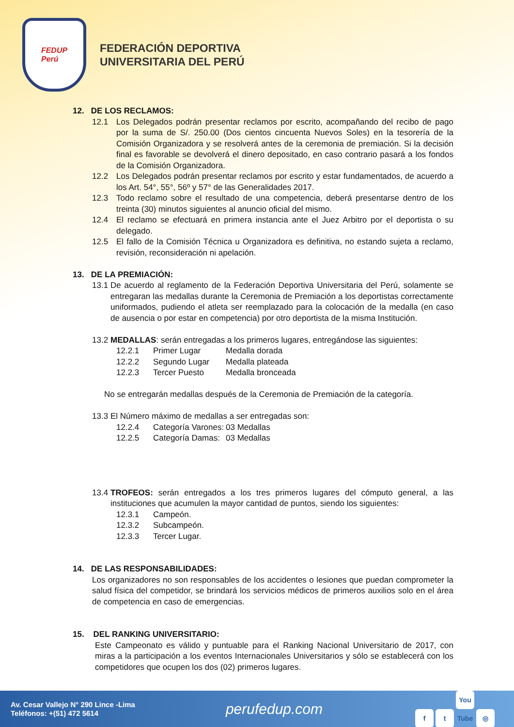FEDUP
Perú
FEDERACIÓN DEPORTIVA
UNIVERSITARIA DEL PERÚ
12. DE LOS RECLAMOS:
12.1 Los Delegados podrán presentar reclamos por escrito, acompañando del recibo de pago por la suma de S/. 250.00 (Dos cientos cincuenta Nuevos Soles) en la tesorería de la Comisión Organizadora y se resolverá antes de la ceremonia de premiación. Si la decisión final es favorable se devolverá el dinero depositado, en caso contrario pasará a los fondos de la Comisión Organizadora.
12.2 Los Delegados podrán presentar reclamos por escrito y estar fundamentados, de acuerdo a los Art. 54°, 55°, 56º y 57° de las Generalidades 2017.
12.3 Todo reclamo sobre el resultado de una competencia, deberá presentarse dentro de los treinta (30) minutos siguientes al anuncio oficial del mismo.
12.4 El reclamo se efectuará en primera instancia ante el Juez Arbitro por el deportista o su delegado.
12.5 El fallo de la Comisión Técnica u Organizadora es definitiva, no estando sujeta a reclamo, revisión, reconsideración ni apelación.
13. DE LA PREMIACIÓN:
13.1
De acuerdo al reglamento de la Federación Deportiva Universitaria del Perú, solamente se entregaran las medallas durante la Ceremonia de Premiación a los deportistas correctamente uniformados, pudiendo el atleta ser reemplazado para la colocación de la medalla (en caso de ausencia o por estar en competencia) por otro deportista de la misma Institución.
13.2
MEDALLAS: serán entregadas a los primeros lugares, entregándose las siguientes:
12.2.1 Primer Lugar Medalla dorada
12.2.2 Segundo Lugar Medalla plateada
12.2.3 Tercer Puesto Medalla bronceada
No se entregarán medallas después de la Ceremonia de Premiación de la categoría.
13.3
El Número máximo de medallas a ser entregadas son:
12.2.4 Categoría Varones: 03 Medallas
12.2.5 Categoría Damas: 03 Medallas
13.4
TROFEOS: serán entregados a los tres primeros lugares del cómputo general, a las instituciones que acumulen la mayor cantidad de puntos, siendo los siguientes:
12.3.1 Campeón.
12.3.2 Subcampeón.
12.3.3 Tercer Lugar.
14. DE LAS RESPONSABILIDADES:
Los organizadores no son responsables de los accidentes o lesiones que puedan comprometer la salud física del competidor, se brindará los servicios médicos de primeros auxilios solo en el área de competencia en caso de emergencias.
15. DEL RANKING UNIVERSITARIO:
Este Campeonato es válido y puntuable para el Ranking Nacional Universitario de 2017, con miras a la participación a los eventos Internacionales Universitarios y sólo se establecerá con los competidores que ocupen los dos (02) primeros lugares.
Av. Cesar Vallejo N° 290 Lince -Lima
Teléfonos: +(51) 472 5614
perufedup.com
ft You Tube ◎